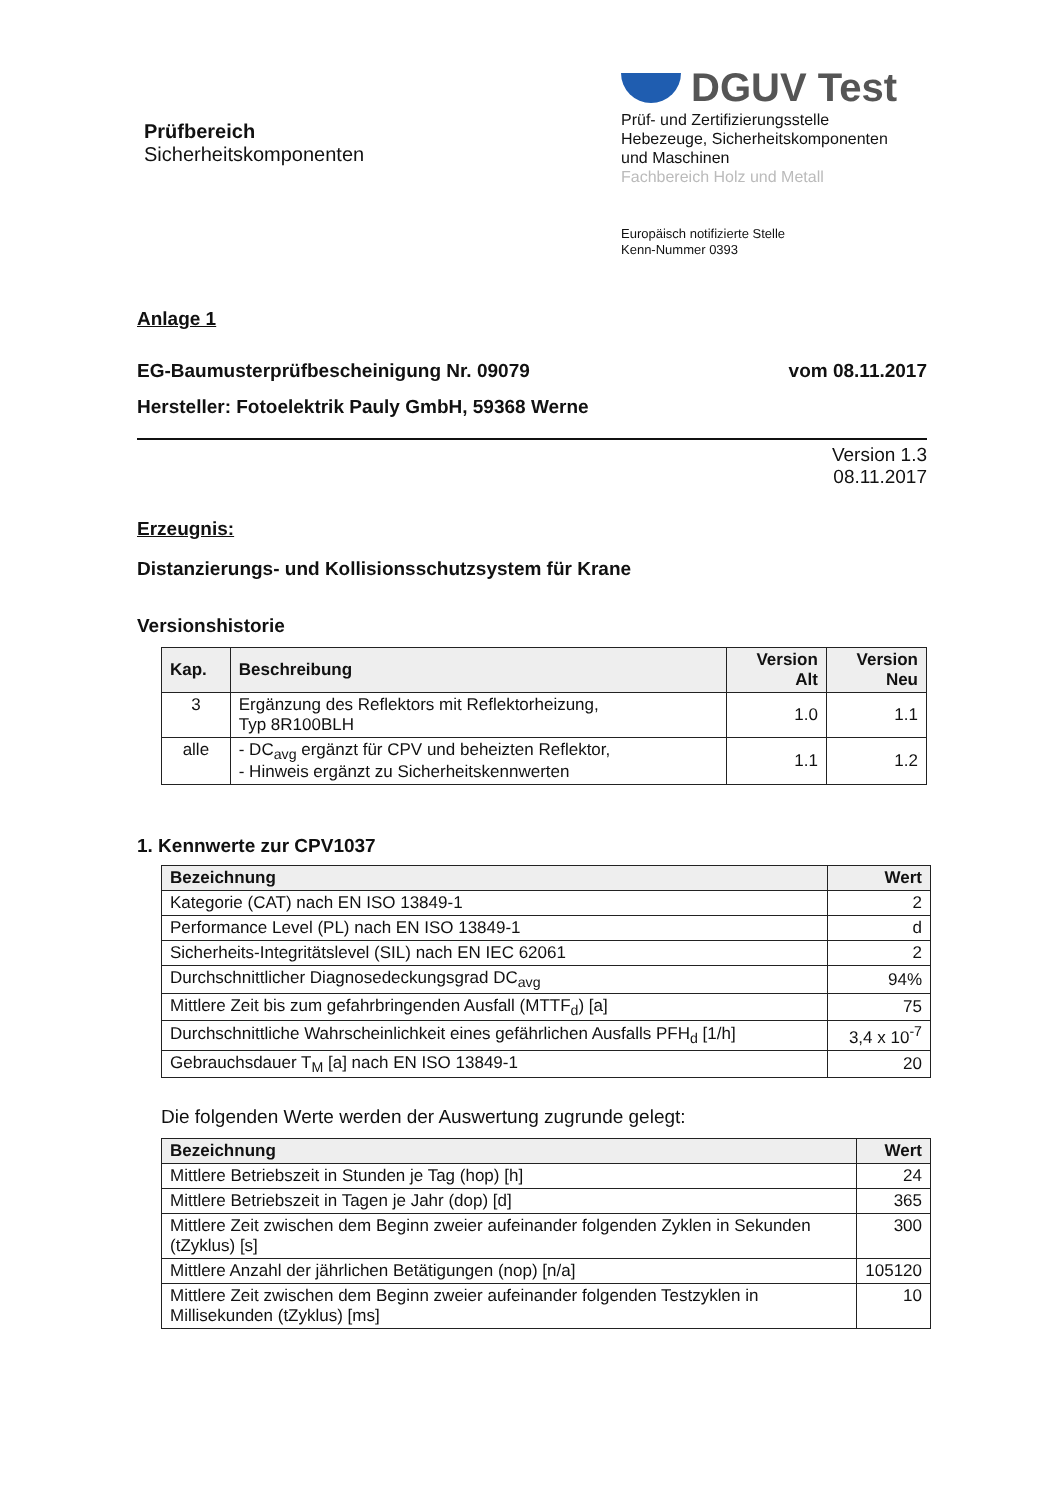Prüfbereich
Sicherheitskomponenten
DGUV Test
Prüf- und Zertifizierungsstelle
Hebezeuge, Sicherheitskomponenten
und Maschinen
Fachbereich Holz und Metall
Europäisch notifizierte Stelle
Kenn-Nummer 0393
Anlage 1
EG-Baumusterprüfbescheinigung Nr. 09079
vom 08.11.2017
Hersteller: Fotoelektrik Pauly GmbH, 59368 Werne
Version 1.3
08.11.2017
Erzeugnis:
Distanzierungs- und Kollisionsschutzsystem für Krane
Versionshistorie
| Kap. | Beschreibung | Version Alt | Version Neu |
| --- | --- | --- | --- |
| 3 | Ergänzung des Reflektors mit Reflektorheizung, Typ 8R100BLH | 1.0 | 1.1 |
| alle | - DC<sub>avg</sub> ergänzt für CPV und beheizten Reflektor, - Hinweis ergänzt zu Sicherheitskennwerten | 1.1 | 1.2 |
1. Kennwerte zur CPV1037
| Bezeichnung | Wert |
| --- | --- |
| Kategorie (CAT) nach EN ISO 13849-1 | 2 |
| Performance Level (PL) nach EN ISO 13849-1 | d |
| Sicherheits-Integritätslevel (SIL) nach EN IEC 62061 | 2 |
| Durchschnittlicher Diagnosedeckungsgrad DC<sub>avg</sub> | 94% |
| Mittlere Zeit bis zum gefahrbringenden Ausfall (MTTF<sub>d</sub>) [a] | 75 |
| Durchschnittliche Wahrscheinlichkeit eines gefährlichen Ausfalls PFH<sub>d</sub> [1/h] | 3,4 x 10<sup>-7</sup> |
| Gebrauchsdauer T<sub>M</sub> [a] nach EN ISO 13849-1 | 20 |
Die folgenden Werte werden der Auswertung zugrunde gelegt:
| Bezeichnung | Wert |
| --- | --- |
| Mittlere Betriebszeit in Stunden je Tag (hop) [h] | 24 |
| Mittlere Betriebszeit in Tagen je Jahr (dop) [d] | 365 |
| Mittlere Zeit zwischen dem Beginn zweier aufeinander folgenden Zyklen in Sekunden (tZyklus) [s] | 300 |
| Mittlere Anzahl der jährlichen Betätigungen (nop) [n/a] | 105120 |
| Mittlere Zeit zwischen dem Beginn zweier aufeinander folgenden Testzyklen in Millisekunden (tZyklus) [ms] | 10 |